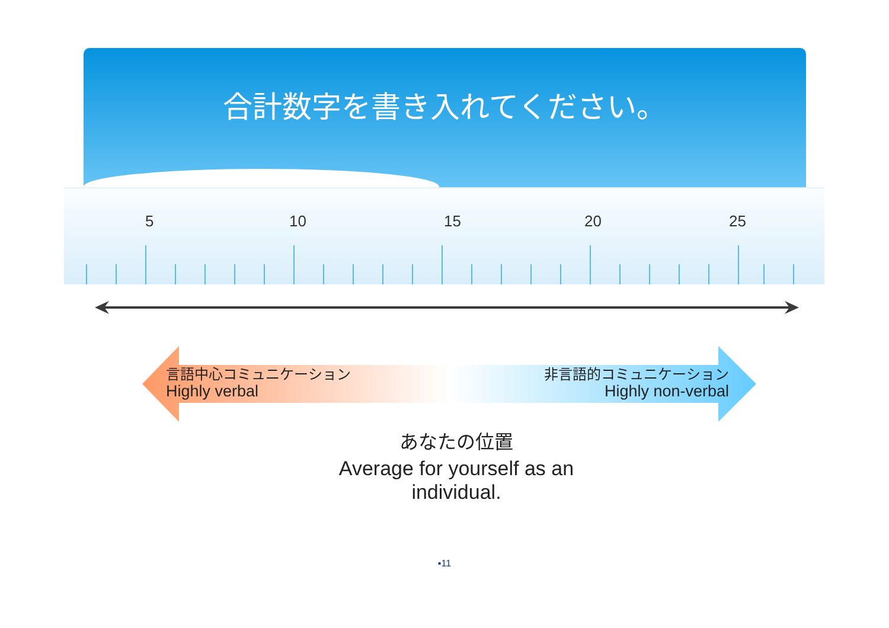合計数字を書き入れてください。
5 10 15 20 25
言語中心コミュニケーション
Highly verbal
非言語的コミュニケーション
Highly non-verbal
あなたの位置
Average for yourself as an
individual.
▪11